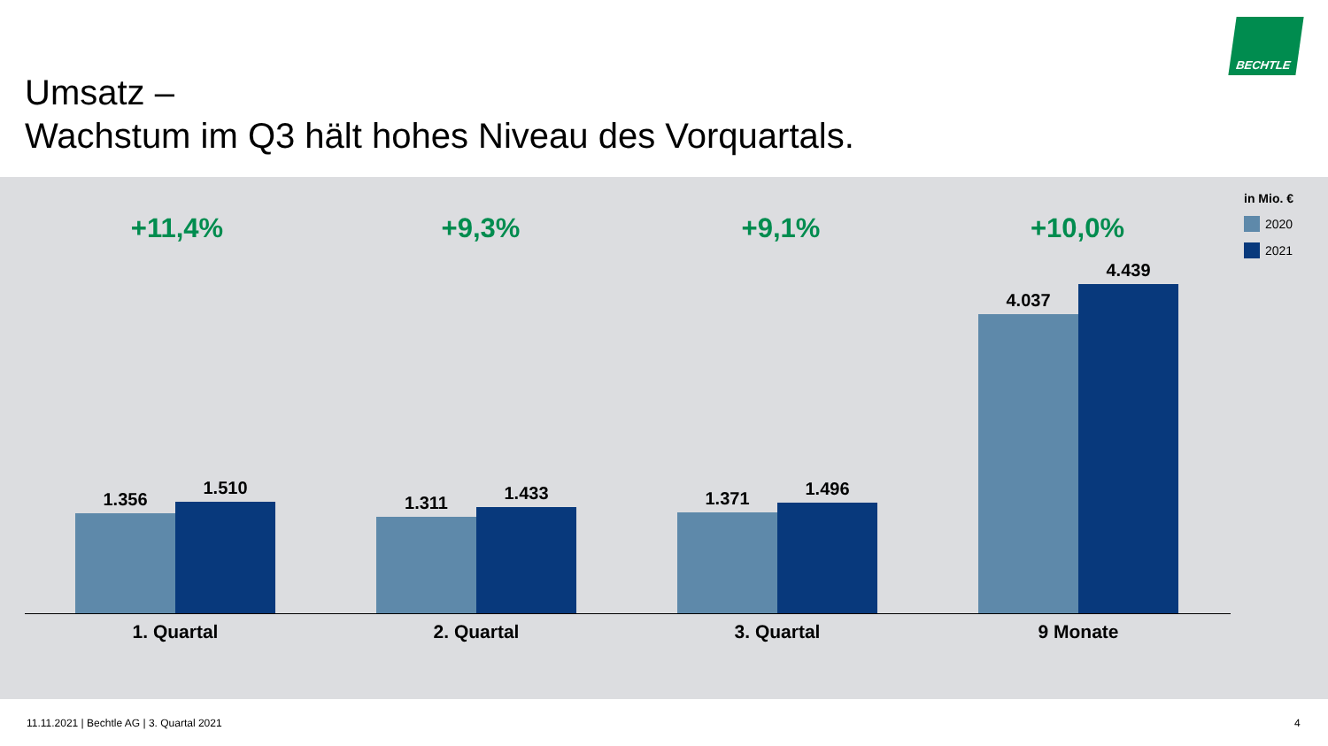BECHTLE
Umsatz –
Wachstum im Q3 hält hohes Niveau des Vorquartals.
in Mio. €
2020
2021
+11,4% +9,3% +9,1% +10,0%
1.356
1.510
1.311
1.433
1.371
1.496
4.037
4.439
1. Quartal 2. Quartal 3. Quartal 9 Monate
11.11.2021 | Bechtle AG | 3. Quartal 2021
4